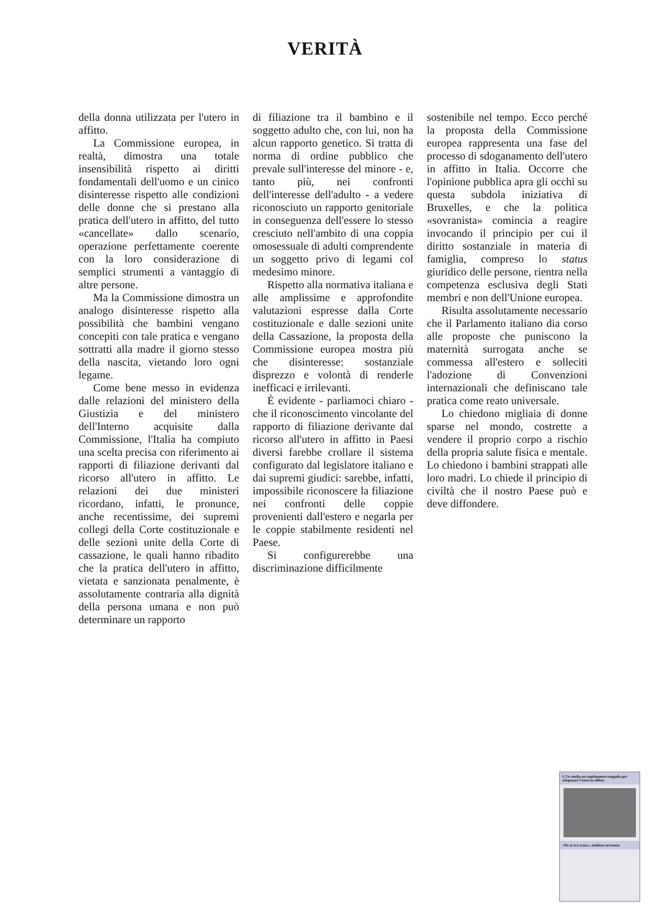VERITÀ
della donna utilizzata per l'utero in affitto.
La Commissione europea, in realtà, dimostra una totale insensibilità rispetto ai diritti fondamentali dell'uomo e un cinico disinteresse rispetto alle condizioni delle donne che si prestano alla pratica dell'utero in affitto, del tutto «cancellate» dallo scenario, operazione perfettamente coerente con la loro considerazione di semplici strumenti a vantaggio di altre persone.
Ma la Commissione dimostra un analogo disinteresse rispetto alla possibilità che bambini vengano concepiti con tale pratica e vengano sottratti alla madre il giorno stesso della nascita, vietando loro ogni legame.
Come bene messo in evidenza dalle relazioni del ministero della Giustizia e del ministero dell'Interno acquisite dalla Commissione, l'Italia ha compiuto una scelta precisa con riferimento ai rapporti di filiazione derivanti dal ricorso all'utero in affitto. Le relazioni dei due ministeri ricordano, infatti, le pronunce, anche recentissime, dei supremi collegi della Corte costituzionale e delle sezioni unite della Corte di cassazione, le quali hanno ribadito che la pratica dell'utero in affitto, vietata e sanzionata penalmente, è assolutamente contraria alla dignità della persona umana e non può determinare un rapporto
di filiazione tra il bambino e il soggetto adulto che, con lui, non ha alcun rapporto genetico. Si tratta di norma di ordine pubblico che prevale sull'interesse del minore - e, tanto più, nei confronti dell'interesse dell'adulto - a vedere riconosciuto un rapporto genitoriale in conseguenza dell'essere lo stesso cresciuto nell'ambito di una coppia omosessuale di adulti comprendente un soggetto privo di legami col medesimo minore.
Rispetto alla normativa italiana e alle amplissime e approfondite valutazioni espresse dalla Corte costituzionale e dalle sezioni unite della Cassazione, la proposta della Commissione europea mostra più che disinteresse: sostanziale disprezzo e volontà di renderle inefficaci e irrilevanti.
È evidente - parliamoci chiaro - che il riconoscimento vincolante del rapporto di filiazione derivante dal ricorso all'utero in affitto in Paesi diversi farebbe crollare il sistema configurato dal legislatore italiano e dai supremi giudici: sarebbe, infatti, impossibile riconoscere la filiazione nei confronti delle coppie provenienti dall'estero e negarla per le coppie stabilmente residenti nel Paese.
Si configurerebbe una discriminazione difficilmente
sostenibile nel tempo. Ecco perché la proposta della Commissione europea rappresenta una fase del processo di sdoganamento dell'utero in affitto in Italia. Occorre che l'opinione pubblica apra gli occhi su questa subdola iniziativa di Bruxelles, e che la politica «sovranista» comincia a reagire invocando il principio per cui il diritto sostanziale in materia di famiglia, compreso lo status giuridico delle persone, rientra nella competenza esclusiva degli Stati membri e non dell'Unione europea.
Risulta assolutamente necessario che il Parlamento italiano dia corso alle proposte che puniscono la maternità surrogata anche se commessa all'estero e solleciti l'adozione di Convenzioni internazionali che definiscano tale pratica come reato universale.
Lo chiedono migliaia di donne sparse nel mondo, costrette a vendere il proprio corpo a rischio della propria salute fisica e mentale. Lo chiedono i bambini strappati alle loro madri. Lo chiede il principio di civiltà che il nostro Paese può e deve diffondere.
L'Ue studia un regolamento-trappola per sdoganare l'utero in affitto
«No ai eco trans», studente arrestato